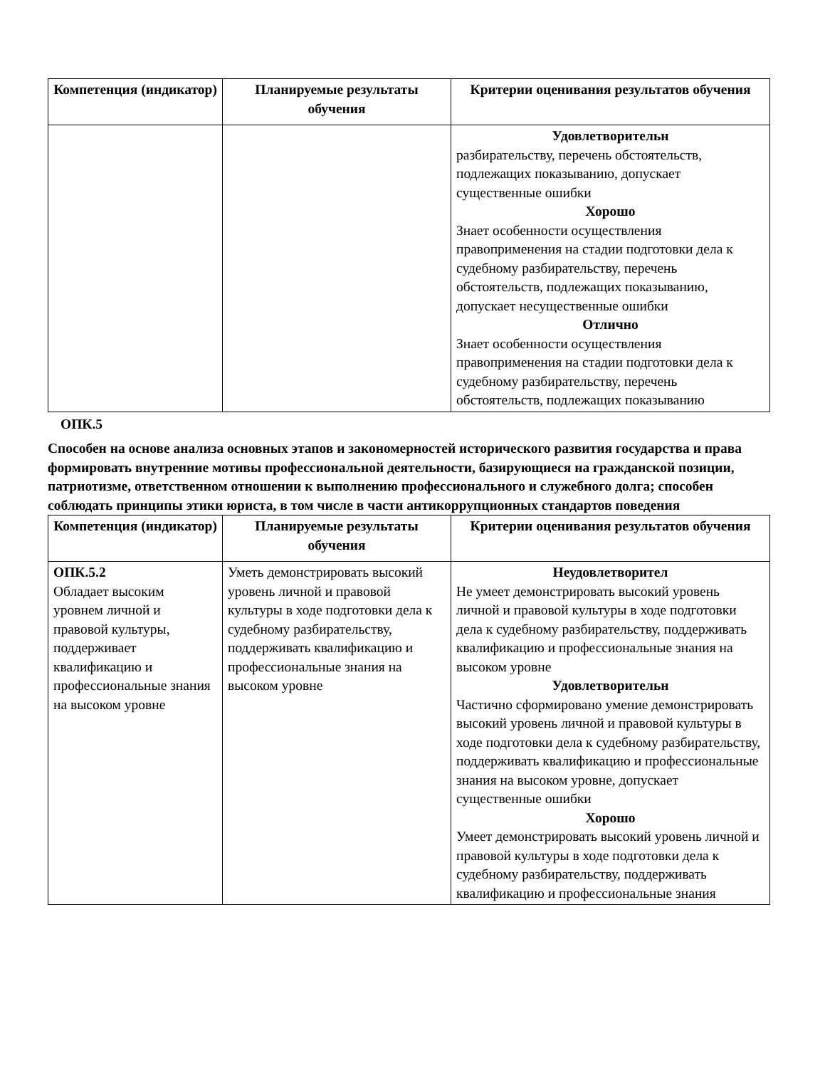| Компетенция (индикатор) | Планируемые результаты обучения | Критерии оценивания результатов обучения |
| --- | --- | --- |
| | | Удовлетворительн разбирательству, перечень обстоятельств, подлежащих показыванию, допускает существенные ошибки Хорошо Знает особенности осуществления правоприменения на стадии подготовки дела к судебному разбирательству, перечень обстоятельств, подлежащих показыванию, допускает несущественные ошибки Отлично Знает особенности осуществления правоприменения на стадии подготовки дела к судебному разбирательству, перечень обстоятельств, подлежащих показыванию |
ОПК.5
Способен на основе анализа основных этапов и закономерностей исторического развития государства и права формировать внутренние мотивы профессиональной деятельности, базирующиеся на гражданской позиции, патриотизме, ответственном отношении к выполнению профессионального и служебного долга; способен соблюдать принципы этики юриста, в том числе в части антикоррупционных стандартов поведения
| Компетенция (индикатор) | Планируемые результаты обучения | Критерии оценивания результатов обучения |
| --- | --- | --- |
| ОПК.5.2 Обладает высоким уровнем личной и правовой культуры, поддерживает квалификацию и профессиональные знания на высоком уровне | Уметь демонстрировать высокий уровень личной и правовой культуры в ходе подготовки дела к судебному разбирательству, поддерживать квалификацию и профессиональные знания на высоком уровне | Неудовлетворител Не умеет демонстрировать высокий уровень личной и правовой культуры в ходе подготовки дела к судебному разбирательству, поддерживать квалификацию и профессиональные знания на высоком уровне Удовлетворительн Частично сформировано умение демонстрировать высокий уровень личной и правовой культуры в ходе подготовки дела к судебному разбирательству, поддерживать квалификацию и профессиональные знания на высоком уровне, допускает существенные ошибки Хорошо Умеет демонстрировать высокий уровень личной и правовой культуры в ходе подготовки дела к судебному разбирательству, поддерживать квалификацию и профессиональные знания |